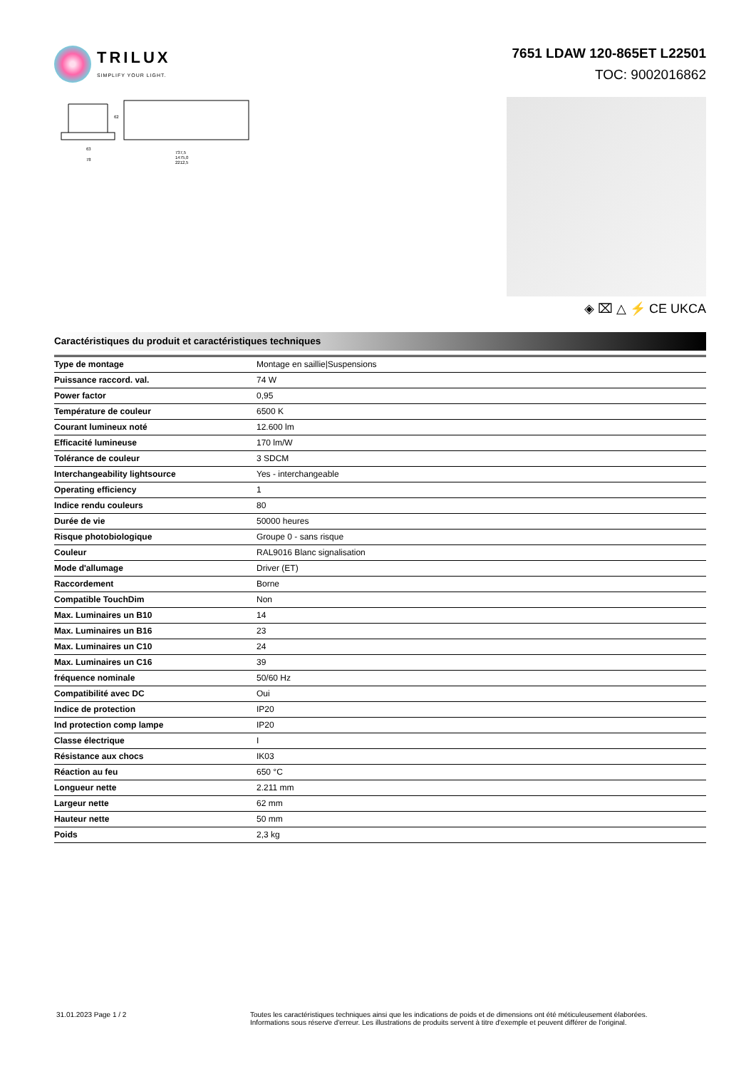TRILUX
SIMPLIFY YOUR LIGHT.
7651 LDAW 120-865ET L22501
TOC: 9002016862
63
78
737,5
1475,0
2212,5
62
◈ ⌧ △ ⚡ CE UKCA
Caractéristiques du produit et caractéristiques techniques
| Type de montage | Montage en saillie/Suspensions |
| Puissance raccord. val. | 74 W |
| Power factor | 0,95 |
| Température de couleur | 6500 K |
| Courant lumineux noté | 12.600 lm |
| Efficacité lumineuse | 170 lm/W |
| Tolérance de couleur | 3 SDCM |
| Interchangeability lightsource | Yes - interchangeable |
| Operating efficiency | 1 |
| Indice rendu couleurs | 80 |
| Durée de vie | 50000 heures |
| Risque photobiologique | Groupe 0 - sans risque |
| Couleur | RAL9016 Blanc signalisation |
| Mode d'allumage | Driver (ET) |
| Raccordement | Borne |
| Compatible TouchDim | Non |
| Max. Luminaires un B10 | 14 |
| Max. Luminaires un B16 | 23 |
| Max. Luminaires un C10 | 24 |
| Max. Luminaires un C16 | 39 |
| fréquence nominale | 50/60 Hz |
| Compatibilité avec DC | Oui |
| Indice de protection | IP20 |
| Ind protection comp lampe | IP20 |
| Classe électrique | I |
| Résistance aux chocs | IK03 |
| Réaction au feu | 650 °C |
| Longueur nette | 2.211 mm |
| Largeur nette | 62 mm |
| Hauteur nette | 50 mm |
| Poids | 2,3 kg |
31.01.2023 Page 1 / 2 Toutes les caractéristiques techniques ainsi que les indications de poids et de dimensions ont été méticuleusement élaborées.
Informations sous réserve d'erreur. Les illustrations de produits servent à titre d'exemple et peuvent différer de l'original.